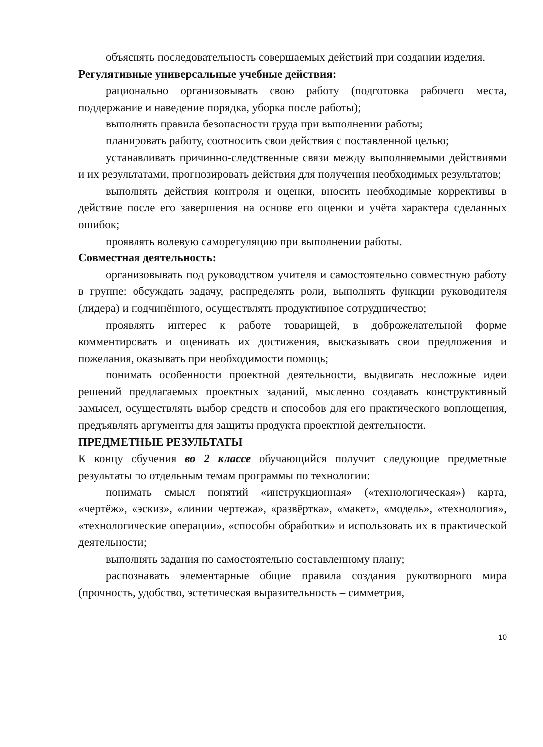объяснять последовательность совершаемых действий при создании изделия.
Регулятивные универсальные учебные действия:
рационально организовывать свою работу (подготовка рабочего места, поддержание и наведение порядка, уборка после работы);
выполнять правила безопасности труда при выполнении работы;
планировать работу, соотносить свои действия с поставленной целью;
устанавливать причинно-следственные связи между выполняемыми действиями и их результатами, прогнозировать действия для получения необходимых результатов;
выполнять действия контроля и оценки, вносить необходимые коррективы в действие после его завершения на основе его оценки и учёта характера сделанных ошибок;
проявлять волевую саморегуляцию при выполнении работы.
Совместная деятельность:
организовывать под руководством учителя и самостоятельно совместную работу в группе: обсуждать задачу, распределять роли, выполнять функции руководителя (лидера) и подчинённого, осуществлять продуктивное сотрудничество;
проявлять интерес к работе товарищей, в доброжелательной форме комментировать и оценивать их достижения, высказывать свои предложения и пожелания, оказывать при необходимости помощь;
понимать особенности проектной деятельности, выдвигать несложные идеи решений предлагаемых проектных заданий, мысленно создавать конструктивный замысел, осуществлять выбор средств и способов для его практического воплощения, предъявлять аргументы для защиты продукта проектной деятельности.
ПРЕДМЕТНЫЕ РЕЗУЛЬТАТЫ
К концу обучения во 2 классе обучающийся получит следующие предметные результаты по отдельным темам программы по технологии:
понимать смысл понятий «инструкционная» («технологическая») карта, «чертёж», «эскиз», «линии чертежа», «развёртка», «макет», «модель», «технология», «технологические операции», «способы обработки» и использовать их в практической деятельности;
выполнять задания по самостоятельно составленному плану;
распознавать элементарные общие правила создания рукотворного мира (прочность, удобство, эстетическая выразительность – симметрия,
10